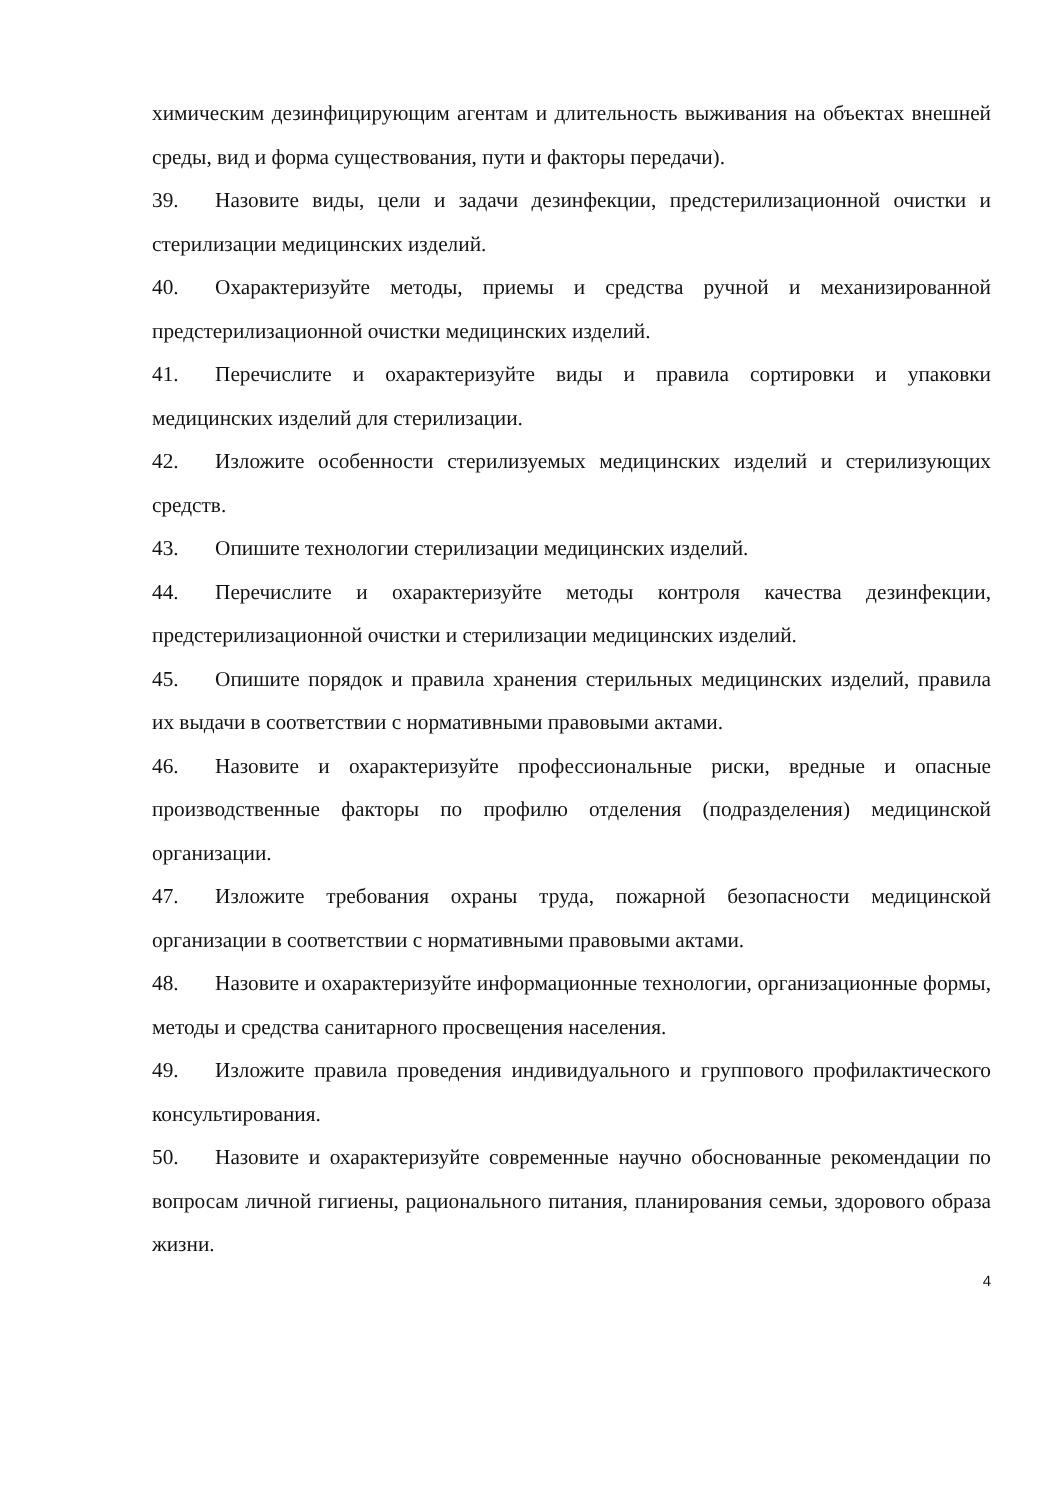химическим дезинфицирующим агентам и длительность выживания на объектах внешней среды, вид и форма существования, пути и факторы передачи).
39. Назовите виды, цели и задачи дезинфекции, предстерилизационной очистки и стерилизации медицинских изделий.
40. Охарактеризуйте методы, приемы и средства ручной и механизированной предстерилизационной очистки медицинских изделий.
41. Перечислите и охарактеризуйте виды и правила сортировки и упаковки медицинских изделий для стерилизации.
42. Изложите особенности стерилизуемых медицинских изделий и стерилизующих средств.
43. Опишите технологии стерилизации медицинских изделий.
44. Перечислите и охарактеризуйте методы контроля качества дезинфекции, предстерилизационной очистки и стерилизации медицинских изделий.
45. Опишите порядок и правила хранения стерильных медицинских изделий, правила их выдачи в соответствии с нормативными правовыми актами.
46. Назовите и охарактеризуйте профессиональные риски, вредные и опасные производственные факторы по профилю отделения (подразделения) медицинской организации.
47. Изложите требования охраны труда, пожарной безопасности медицинской организации в соответствии с нормативными правовыми актами.
48. Назовите и охарактеризуйте информационные технологии, организационные формы, методы и средства санитарного просвещения населения.
49. Изложите правила проведения индивидуального и группового профилактического консультирования.
50. Назовите и охарактеризуйте современные научно обоснованные рекомендации по вопросам личной гигиены, рационального питания, планирования семьи, здорового образа жизни.
4